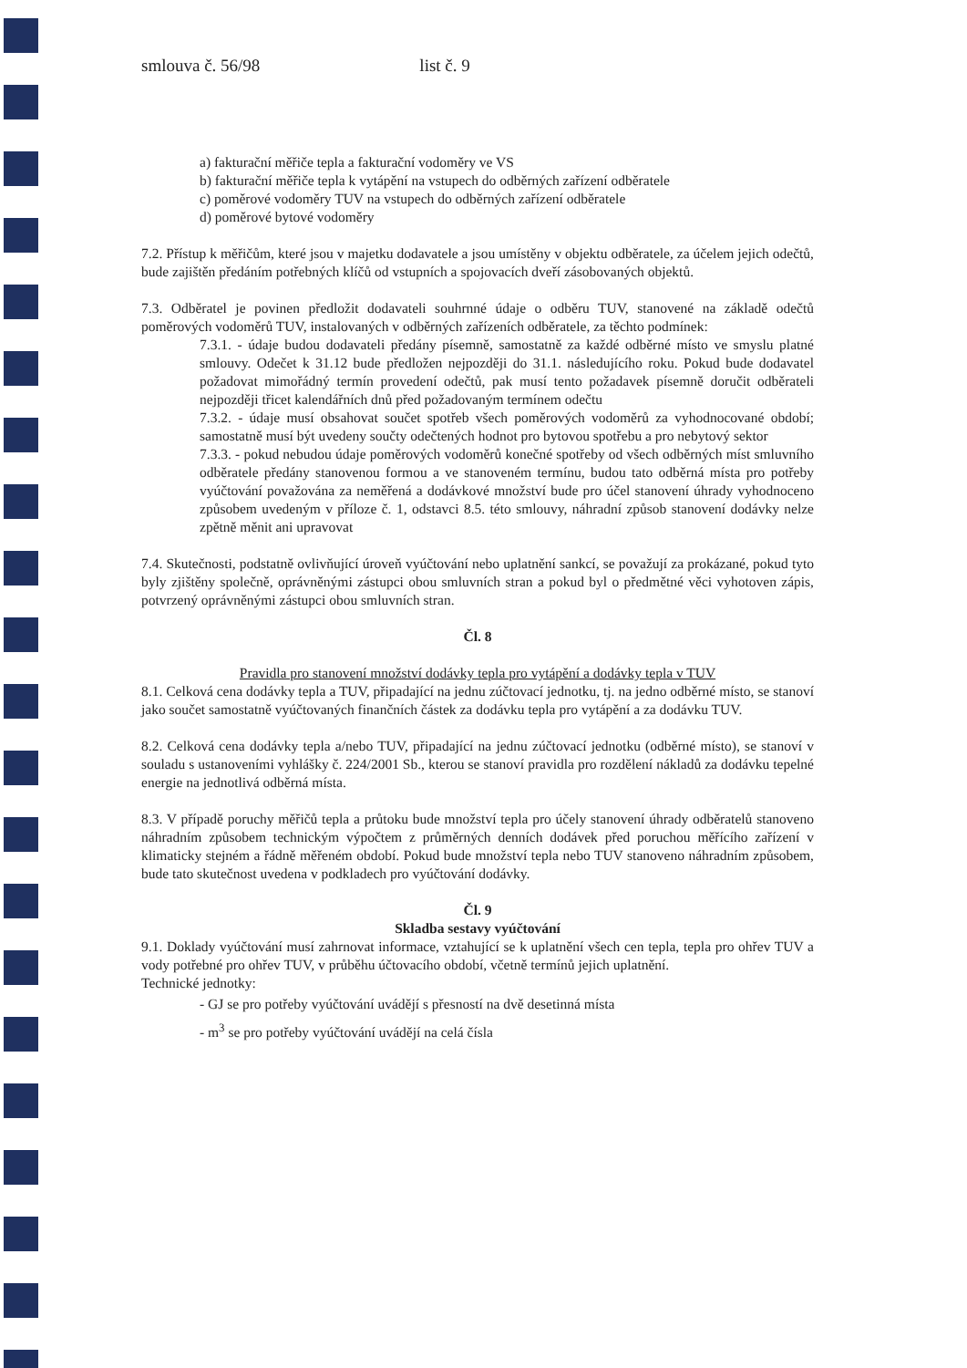smlouva č. 56/98 list č. 9
a) fakturační měřiče tepla a fakturační vodoměry ve VS
b) fakturační měřiče tepla k vytápění na vstupech do odběrných zařízení odběratele
c) poměrové vodoměry TUV na vstupech do odběrných zařízení odběratele
d) poměrové bytové vodoměry
7.2. Přístup k měřičům, které jsou v majetku dodavatele a jsou umístěny v objektu odběratele, za účelem jejich odečtů, bude zajištěn předáním potřebných klíčů od vstupních a spojovacích dveří zásobovaných objektů.
7.3. Odběratel je povinen předložit dodavateli souhrnné údaje o odběru TUV, stanovené na základě odečtů poměrových vodoměrů TUV, instalovaných v odběrných zařízeních odběratele, za těchto podmínek:
7.3.1. - údaje budou dodavateli předány písemně, samostatně za každé odběrné místo ve smyslu platné smlouvy. Odečet k 31.12 bude předložen nejpozději do 31.1. následujícího roku. Pokud bude dodavatel požadovat mimořádný termín provedení odečtů, pak musí tento požadavek písemně doručit odběrateli nejpozději třicet kalendářních dnů před požadovaným termínem odečtu
7.3.2. - údaje musí obsahovat součet spotřeb všech poměrových vodoměrů za vyhodnocované období; samostatně musí být uvedeny součty odečtených hodnot pro bytovou spotřebu a pro nebytový sektor
7.3.3. - pokud nebudou údaje poměrových vodoměrů konečné spotřeby od všech odběrných míst smluvního odběratele předány stanovenou formou a ve stanoveném termínu, budou tato odběrná místa pro potřeby vyúčtování považována za neměřená a dodávkové množství bude pro účel stanovení úhrady vyhodnoceno způsobem uvedeným v příloze č. 1, odstavci 8.5. této smlouvy, náhradní způsob stanovení dodávky nelze zpětně měnit ani upravovat
7.4. Skutečnosti, podstatně ovlivňující úroveň vyúčtování nebo uplatnění sankcí, se považují za prokázané, pokud tyto byly zjištěny společně, oprávněnými zástupci obou smluvních stran a pokud byl o předmětné věci vyhotoven zápis, potvrzený oprávněnými zástupci obou smluvních stran.
Čl. 8
Pravidla pro stanovení množství dodávky tepla pro vytápění a dodávky tepla v TUV
8.1. Celková cena dodávky tepla a TUV, připadající na jednu zúčtovací jednotku, tj. na jedno odběrné místo, se stanoví jako součet samostatně vyúčtovaných finančních částek za dodávku tepla pro vytápění a za dodávku TUV.
8.2. Celková cena dodávky tepla a/nebo TUV, připadající na jednu zúčtovací jednotku (odběrné místo), se stanoví v souladu s ustanoveními vyhlášky č. 224/2001 Sb., kterou se stanoví pravidla pro rozdělení nákladů za dodávku tepelné energie na jednotlivá odběrná místa.
8.3. V případě poruchy měřičů tepla a průtoku bude množství tepla pro účely stanovení úhrady odběratelů stanoveno náhradním způsobem technickým výpočtem z průměrných denních dodávek před poruchou měřícího zařízení v klimaticky stejném a řádně měřeném období. Pokud bude množství tepla nebo TUV stanoveno náhradním způsobem, bude tato skutečnost uvedena v podkladech pro vyúčtování dodávky.
Čl. 9
Skladba sestavy vyúčtování
9.1. Doklady vyúčtování musí zahrnovat informace, vztahující se k uplatnění všech cen tepla, tepla pro ohřev TUV a vody potřebné pro ohřev TUV, v průběhu účtovacího období, včetně termínů jejich uplatnění.
Technické jednotky:
- GJ se pro potřeby vyúčtování uvádějí s přesností na dvě desetinná místa
- m<sup>3</sup> se pro potřeby vyúčtování uvádějí na celá čísla